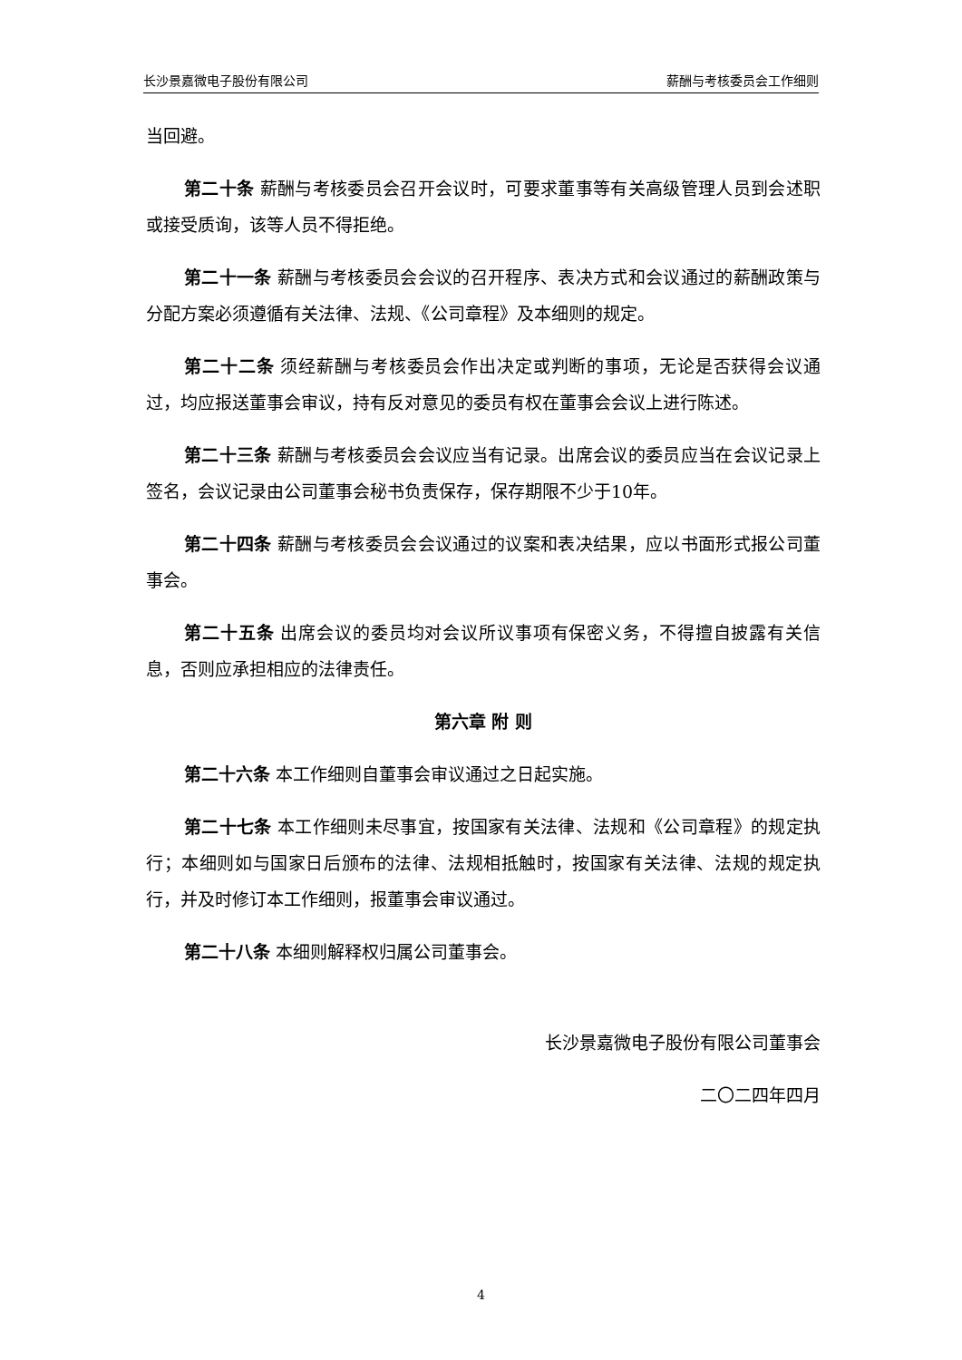长沙景嘉微电子股份有限公司 薪酬与考核委员会工作细则
当回避。
第二十条 薪酬与考核委员会召开会议时，可要求董事等有关高级管理人员到会述职或接受质询，该等人员不得拒绝。
第二十一条 薪酬与考核委员会会议的召开程序、表决方式和会议通过的薪酬政策与分配方案必须遵循有关法律、法规、《公司章程》及本细则的规定。
第二十二条 须经薪酬与考核委员会作出决定或判断的事项，无论是否获得会议通过，均应报送董事会审议，持有反对意见的委员有权在董事会会议上进行陈述。
第二十三条 薪酬与考核委员会会议应当有记录。出席会议的委员应当在会议记录上签名，会议记录由公司董事会秘书负责保存，保存期限不少于10年。
第二十四条 薪酬与考核委员会会议通过的议案和表决结果，应以书面形式报公司董事会。
第二十五条 出席会议的委员均对会议所议事项有保密义务，不得擅自披露有关信息，否则应承担相应的法律责任。
第六章 附 则
第二十六条 本工作细则自董事会审议通过之日起实施。
第二十七条 本工作细则未尽事宜，按国家有关法律、法规和《公司章程》的规定执行；本细则如与国家日后颁布的法律、法规相抵触时，按国家有关法律、法规的规定执行，并及时修订本工作细则，报董事会审议通过。
第二十八条 本细则解释权归属公司董事会。
长沙景嘉微电子股份有限公司董事会
二〇二四年四月
4